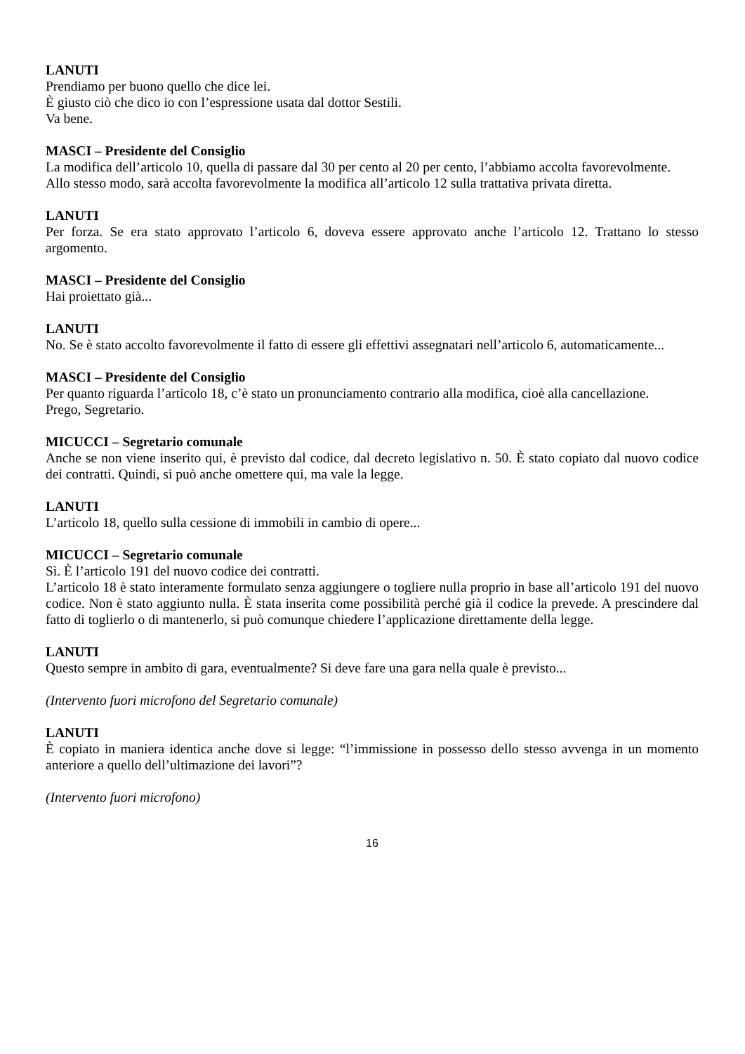LANUTI
Prendiamo per buono quello che dice lei.
È giusto ciò che dico io con l’espressione usata dal dottor Sestili.
Va bene.
MASCI – Presidente del Consiglio
La modifica dell’articolo 10, quella di passare dal 30 per cento al 20 per cento, l’abbiamo accolta favorevolmente.
Allo stesso modo, sarà accolta favorevolmente la modifica all’articolo 12 sulla trattativa privata diretta.
LANUTI
Per forza. Se era stato approvato l’articolo 6, doveva essere approvato anche l’articolo 12. Trattano lo stesso argomento.
MASCI – Presidente del Consiglio
Hai proiettato già...
LANUTI
No. Se è stato accolto favorevolmente il fatto di essere gli effettivi assegnatari nell’articolo 6, automaticamente...
MASCI – Presidente del Consiglio
Per quanto riguarda l’articolo 18, c’è stato un pronunciamento contrario alla modifica, cioè alla cancellazione.
Prego, Segretario.
MICUCCI – Segretario comunale
Anche se non viene inserito qui, è previsto dal codice, dal decreto legislativo n. 50. È stato copiato dal nuovo codice dei contratti. Quindi, si può anche omettere qui, ma vale la legge.
LANUTI
L’articolo 18, quello sulla cessione di immobili in cambio di opere...
MICUCCI – Segretario comunale
Sì. È l’articolo 191 del nuovo codice dei contratti.
L’articolo 18 è stato interamente formulato senza aggiungere o togliere nulla proprio in base all’articolo 191 del nuovo codice. Non è stato aggiunto nulla. È stata inserita come possibilità perché già il codice la prevede. A prescindere dal fatto di toglierlo o di mantenerlo, si può comunque chiedere l’applicazione direttamente della legge.
LANUTI
Questo sempre in ambito di gara, eventualmente? Si deve fare una gara nella quale è previsto...
(Intervento fuori microfono del Segretario comunale)
LANUTI
È copiato in maniera identica anche dove si legge: “l’immissione in possesso dello stesso avvenga in un momento anteriore a quello dell’ultimazione dei lavori”?
(Intervento fuori microfono)
16